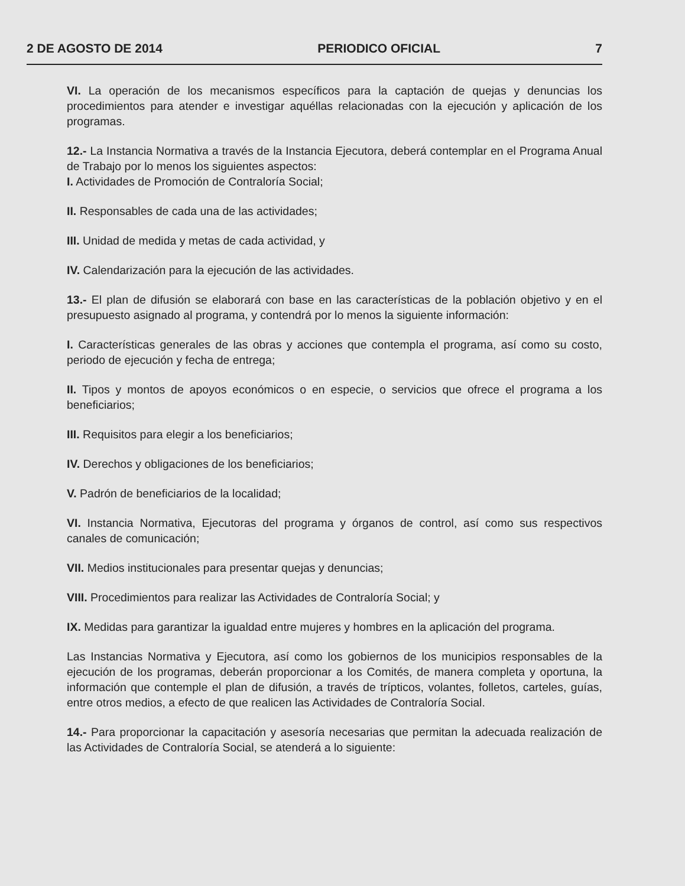2 DE AGOSTO DE 2014 PERIODICO OFICIAL 7
VI. La operación de los mecanismos específicos para la captación de quejas y denuncias los procedimientos para atender e investigar aquéllas relacionadas con la ejecución y aplicación de los programas.
12.- La Instancia Normativa a través de la Instancia Ejecutora, deberá contemplar en el Programa Anual de Trabajo por lo menos los siguientes aspectos:
I. Actividades de Promoción de Contraloría Social;
II. Responsables de cada una de las actividades;
III. Unidad de medida y metas de cada actividad, y
IV. Calendarización para la ejecución de las actividades.
13.- El plan de difusión se elaborará con base en las características de la población objetivo y en el presupuesto asignado al programa, y contendrá por lo menos la siguiente información:
I. Características generales de las obras y acciones que contempla el programa, así como su costo, periodo de ejecución y fecha de entrega;
II. Tipos y montos de apoyos económicos o en especie, o servicios que ofrece el programa a los beneficiarios;
III. Requisitos para elegir a los beneficiarios;
IV. Derechos y obligaciones de los beneficiarios;
V. Padrón de beneficiarios de la localidad;
VI. Instancia Normativa, Ejecutoras del programa y órganos de control, así como sus respectivos canales de comunicación;
VII. Medios institucionales para presentar quejas y denuncias;
VIII. Procedimientos para realizar las Actividades de Contraloría Social; y
IX. Medidas para garantizar la igualdad entre mujeres y hombres en la aplicación del programa.
Las Instancias Normativa y Ejecutora, así como los gobiernos de los municipios responsables de la ejecución de los programas, deberán proporcionar a los Comités, de manera completa y oportuna, la información que contemple el plan de difusión, a través de trípticos, volantes, folletos, carteles, guías, entre otros medios, a efecto de que realicen las Actividades de Contraloría Social.
14.- Para proporcionar la capacitación y asesoría necesarias que permitan la adecuada realización de las Actividades de Contraloría Social, se atenderá a lo siguiente: